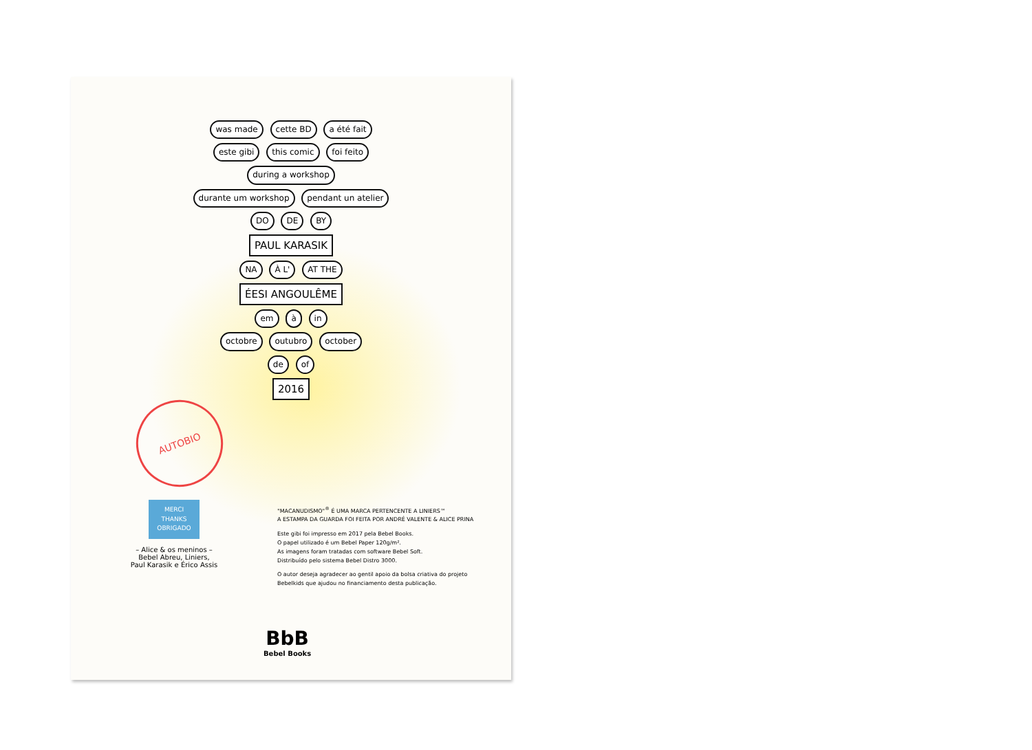was made cette BD a été fait
este gibi this comic foi feito during a workshop
durante um workshop pendant un atelier
DO DE BY
PAUL KARASIK
NA À L' AT THE
ÉESI ANGOULÊME
em à in
octobre outubro october
de of
2016
AUTOBIO
MERCI
THANKS
OBRIGADO
– Alice & os meninos –
Bebel Abreu, Liniers,
Paul Karasik e Érico Assis
"MACANUDISMO"<sup>®</sup> É UMA MARCA PERTENCENTE A LINIERS™
A ESTAMPA DA GUARDA FOI FEITA POR ANDRÉ VALENTE & ALICE PRINA
Este gibi foi impresso em 2017 pela Bebel Books.
O papel utilizado é um Bebel Paper 120g/m².
As imagens foram tratadas com software Bebel Soft.
Distribuído pelo sistema Bebel Distro 3000.
O autor deseja agradecer ao gentil apoio da bolsa criativa do projeto Bebelkids que ajudou no financiamento desta publicação.
BbB
Bebel Books